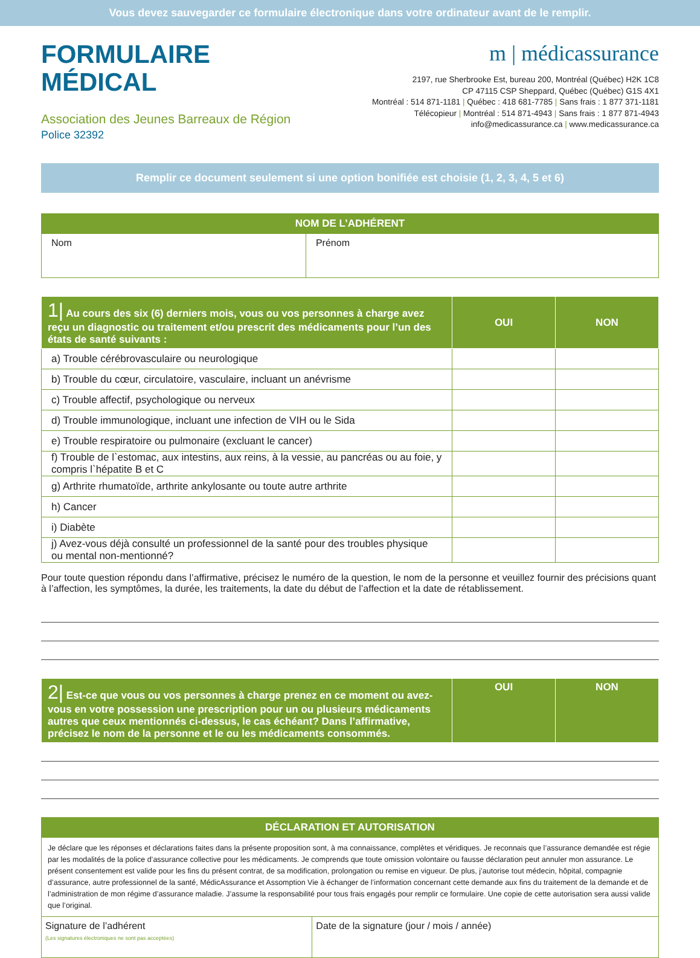Vous devez sauvegarder ce formulaire électronique dans votre ordinateur avant de le remplir.
FORMULAIRE
MÉDICAL
Association des Jeunes Barreaux de Région
Police 32392
m | médicassurance
2197, rue Sherbrooke Est, bureau 200, Montréal (Québec) H2K 1C8
CP 47115 CSP Sheppard, Québec (Québec) G1S 4X1
Montréal : 514 871-1181 | Québec : 418 681-7785 | Sans frais : 1 877 371-1181
Télécopieur | Montréal : 514 871-4943 | Sans frais : 1 877 871-4943
info@medicassurance.ca | www.medicassurance.ca
Remplir ce document seulement si une option bonifiée est choisie (1, 2, 3, 4, 5 et 6)
| NOM DE L’ADHÉRENT | |
| --- | --- |
| Nom | Prénom |
| 1/ Au cours des six (6) derniers mois, vous ou vos personnes à charge avez reçu un diagnostic ou traitement et/ou prescrit des médicaments pour l’un des états de santé suivants : | OUI | NON |
| --- | --- | --- |
| a) Trouble cérébrovasculaire ou neurologique | | |
| b) Trouble du cœur, circulatoire, vasculaire, incluant un anévrisme | | |
| c) Trouble affectif, psychologique ou nerveux | | |
| d) Trouble immunologique, incluant une infection de VIH ou le Sida | | |
| e) Trouble respiratoire ou pulmonaire (excluant le cancer) | | |
| f) Trouble de l`estomac, aux intestins, aux reins, à la vessie, au pancréas ou au foie, y compris l`hépatite B et C | | |
| g) Arthrite rhumatoïde, arthrite ankylosante ou toute autre arthrite | | |
| h) Cancer | | |
| i) Diabète | | |
| j) Avez-vous déjà consulté un professionnel de la santé pour des troubles physique ou mental non-mentionné? | | |
Pour toute question répondu dans l’affirmative, précisez le numéro de la question, le nom de la personne et veuillez fournir des précisions quant à l’affection, les symptômes, la durée, les traitements, la date du début de l’affection et la date de rétablissement.
| 2/ Est-ce que vous ou vos personnes à charge prenez en ce moment ou avez-vous en votre possession une prescription pour un ou plusieurs médicaments autres que ceux mentionnés ci-dessus, le cas échéant? Dans l’affirmative, précisez le nom de la personne et le ou les médicaments consommés. | OUI | NON |
| --- | --- | --- |
| DÉCLARATION ET AUTORISATION | |
| --- | --- |
| Je déclare que les réponses et déclarations faites dans la présente proposition sont, à ma connaissance, complètes et véridiques. Je reconnais que l’assurance demandée est régie par les modalités de la police d’assurance collective pour les médicaments. Je comprends que toute omission volontaire ou fausse déclaration peut annuler mon assurance. Le présent consentement est valide pour les fins du présent contrat, de sa modification, prolongation ou remise en vigueur. De plus, j’autorise tout médecin, hôpital, compagnie d’assurance, autre professionnel de la santé, MédicAssurance et Assomption Vie à échanger de l’information concernant cette demande aux fins du traitement de la demande et de l’administration de mon régime d’assurance maladie. J’assume la responsabilité pour tous frais engagés pour remplir ce formulaire. Une copie de cette autorisation sera aussi valide que l’original. | |
| Signature de l’adhérent (Les signatures électroniques ne sont pas acceptées) | Date de la signature (jour / mois / année) |